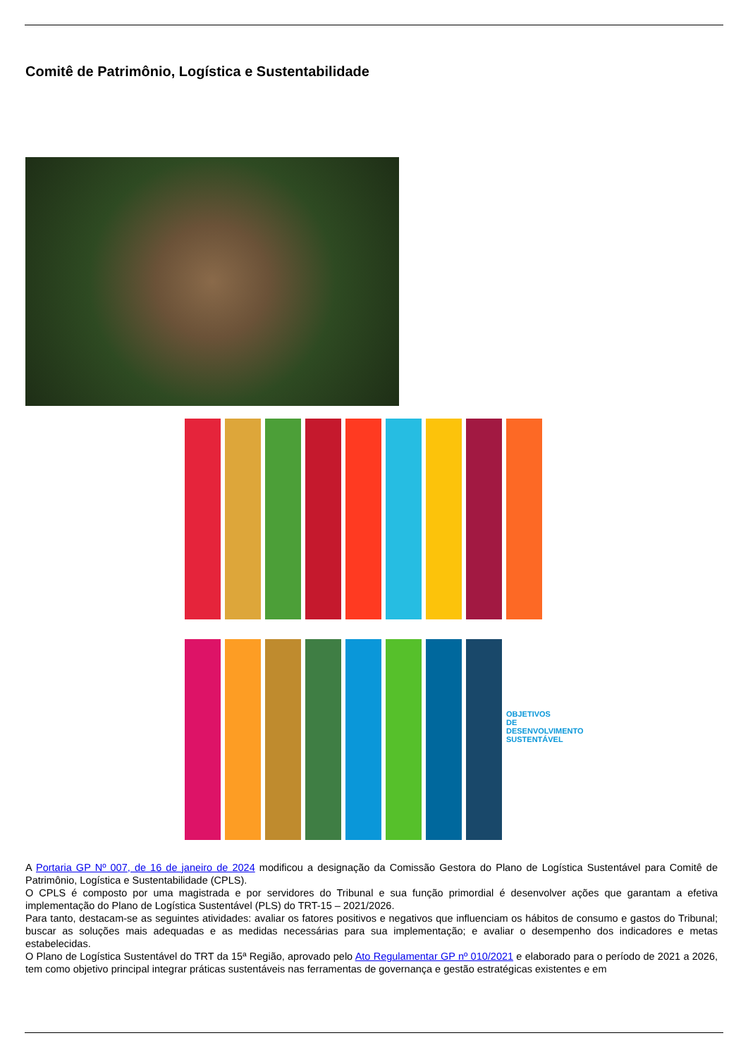Comitê de Patrimônio, Logística e Sustentabilidade
OBJETIVOS DE DESENVOLVIMENTO SUSTENTÁVEL
A Portaria GP Nº 007, de 16 de janeiro de 2024 modificou a designação da Comissão Gestora do Plano de Logística Sustentável para Comitê de Patrimônio, Logística e Sustentabilidade (CPLS).
O CPLS é composto por uma magistrada e por servidores do Tribunal e sua função primordial é desenvolver ações que garantam a efetiva implementação do Plano de Logística Sustentável (PLS) do TRT-15 – 2021/2026.
Para tanto, destacam-se as seguintes atividades: avaliar os fatores positivos e negativos que influenciam os hábitos de consumo e gastos do Tribunal; buscar as soluções mais adequadas e as medidas necessárias para sua implementação; e avaliar o desempenho dos indicadores e metas estabelecidas.
O Plano de Logística Sustentável do TRT da 15ª Região, aprovado pelo Ato Regulamentar GP nº 010/2021 e elaborado para o período de 2021 a 2026, tem como objetivo principal integrar práticas sustentáveis nas ferramentas de governança e gestão estratégicas existentes e em